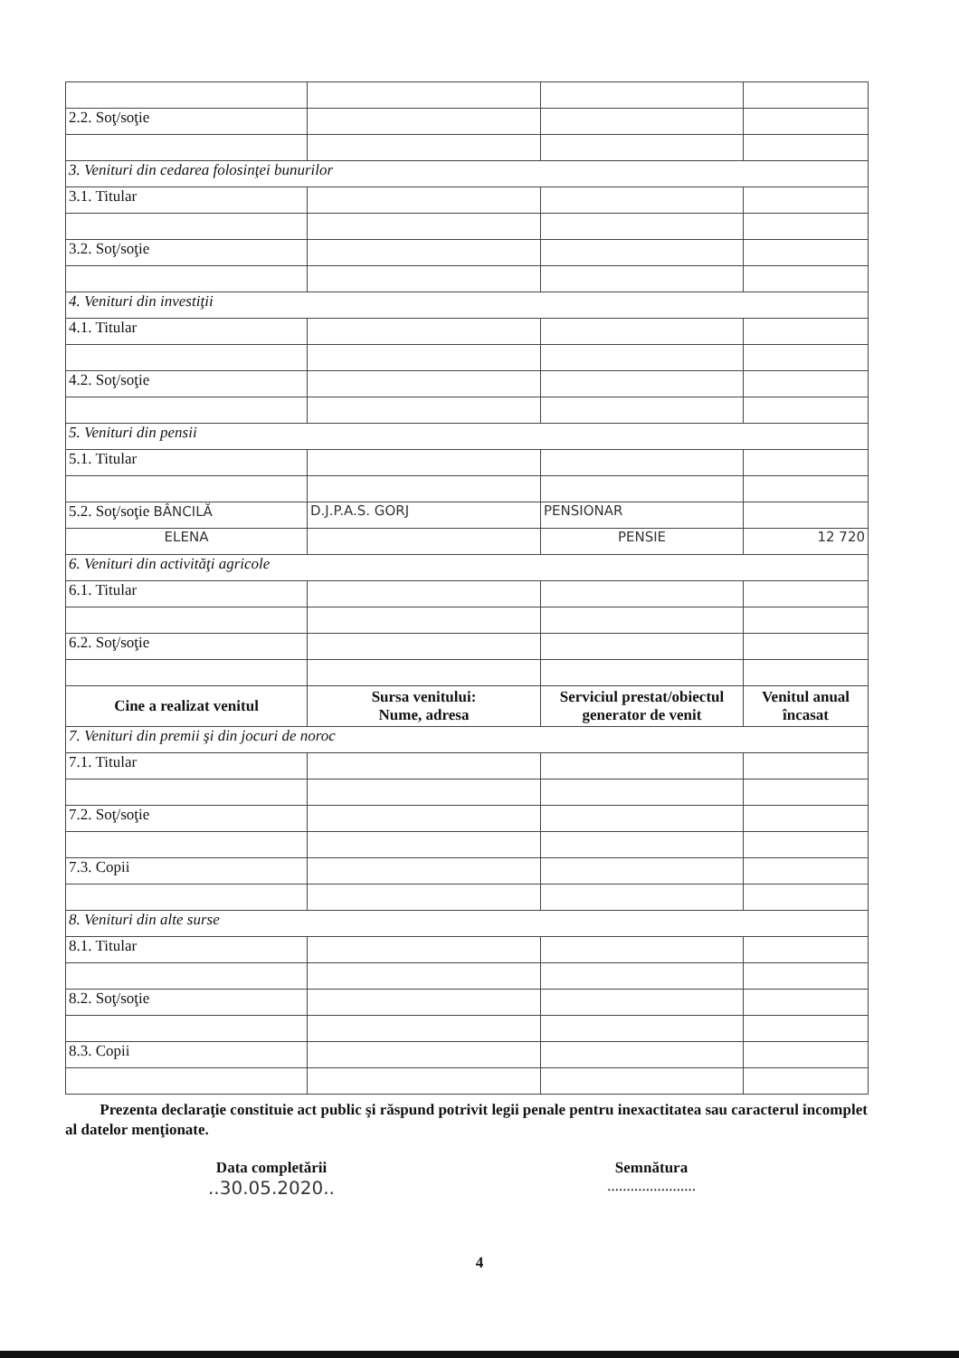| 2.2. Soţ/soţie | | | |
| 3. Venituri din cedarea folosinţei bunurilor | | | |
| 3.1. Titular | | | |
| 3.2. Soţ/soţie | | | |
| 4. Venituri din investiţii | | | |
| 4.1. Titular | | | |
| 4.2. Soţ/soţie | | | |
| 5. Venituri din pensii | | | |
| 5.1. Titular | | | |
| 5.2. Soţ/soţie BÂNCILĂ | D.J.P.A.S. GORJ | PENSIONAR | |
| ELENA | | PENSIE | 12 720 |
| 6. Venituri din activităţi agricole | | | |
| 6.1. Titular | | | |
| 6.2. Soţ/soţie | | | |
| Cine a realizat venitul | Sursa venitului: Nume, adresa | Serviciul prestat/obiectul generator de venit | Venitul anual încasat |
| 7. Venituri din premii şi din jocuri de noroc | | | |
| 7.1. Titular | | | |
| 7.2. Soţ/soţie | | | |
| 7.3. Copii | | | |
| 8. Venituri din alte surse | | | |
| 8.1. Titular | | | |
| 8.2. Soţ/soţie | | | |
| 8.3. Copii | | | |
Prezenta declaraţie constituie act public şi răspund potrivit legii penale pentru inexactitatea sau caracterul incomplet al datelor menţionate.
Data completării
..30.05.2020..
Semnătura
.......................
4